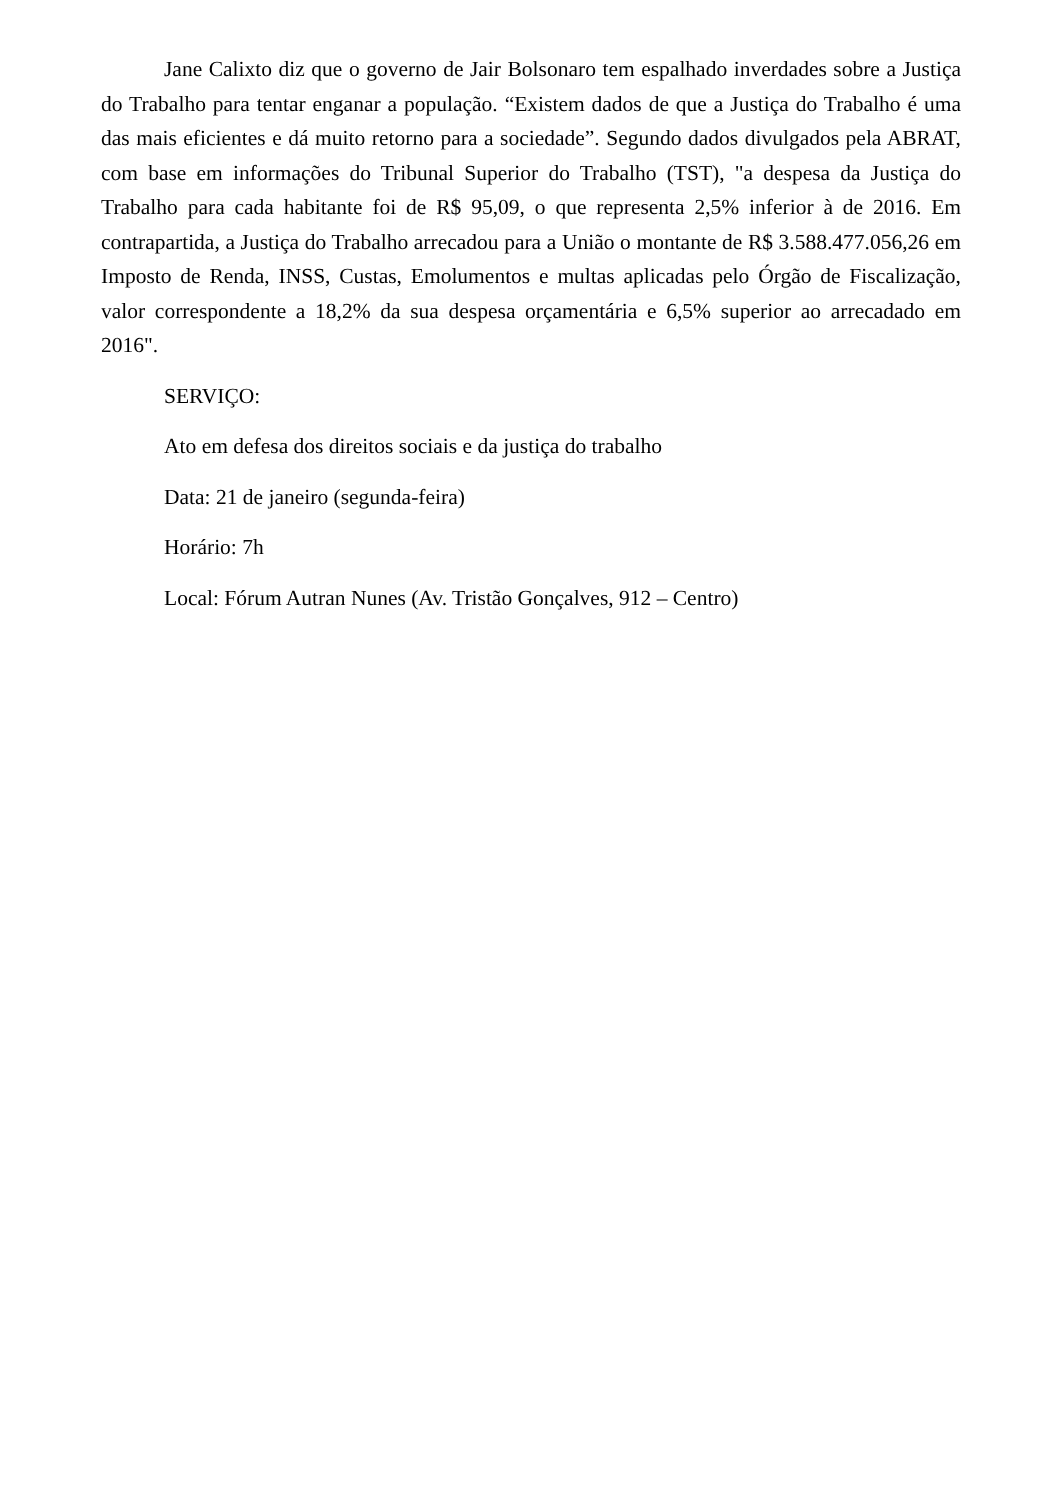Jane Calixto diz que o governo de Jair Bolsonaro tem espalhado inverdades sobre a Justiça do Trabalho para tentar enganar a população. “Existem dados de que a Justiça do Trabalho é uma das mais eficientes e dá muito retorno para a sociedade”. Segundo dados divulgados pela ABRAT, com base em informações do Tribunal Superior do Trabalho (TST), "a despesa da Justiça do Trabalho para cada habitante foi de R$ 95,09, o que representa 2,5% inferior à de 2016. Em contrapartida, a Justiça do Trabalho arrecadou para a União o montante de R$ 3.588.477.056,26 em Imposto de Renda, INSS, Custas, Emolumentos e multas aplicadas pelo Órgão de Fiscalização, valor correspondente a 18,2% da sua despesa orçamentária e 6,5% superior ao arrecadado em 2016".
SERVIÇO:
Ato em defesa dos direitos sociais e da justiça do trabalho
Data: 21 de janeiro (segunda-feira)
Horário: 7h
Local: Fórum Autran Nunes (Av. Tristão Gonçalves, 912 – Centro)